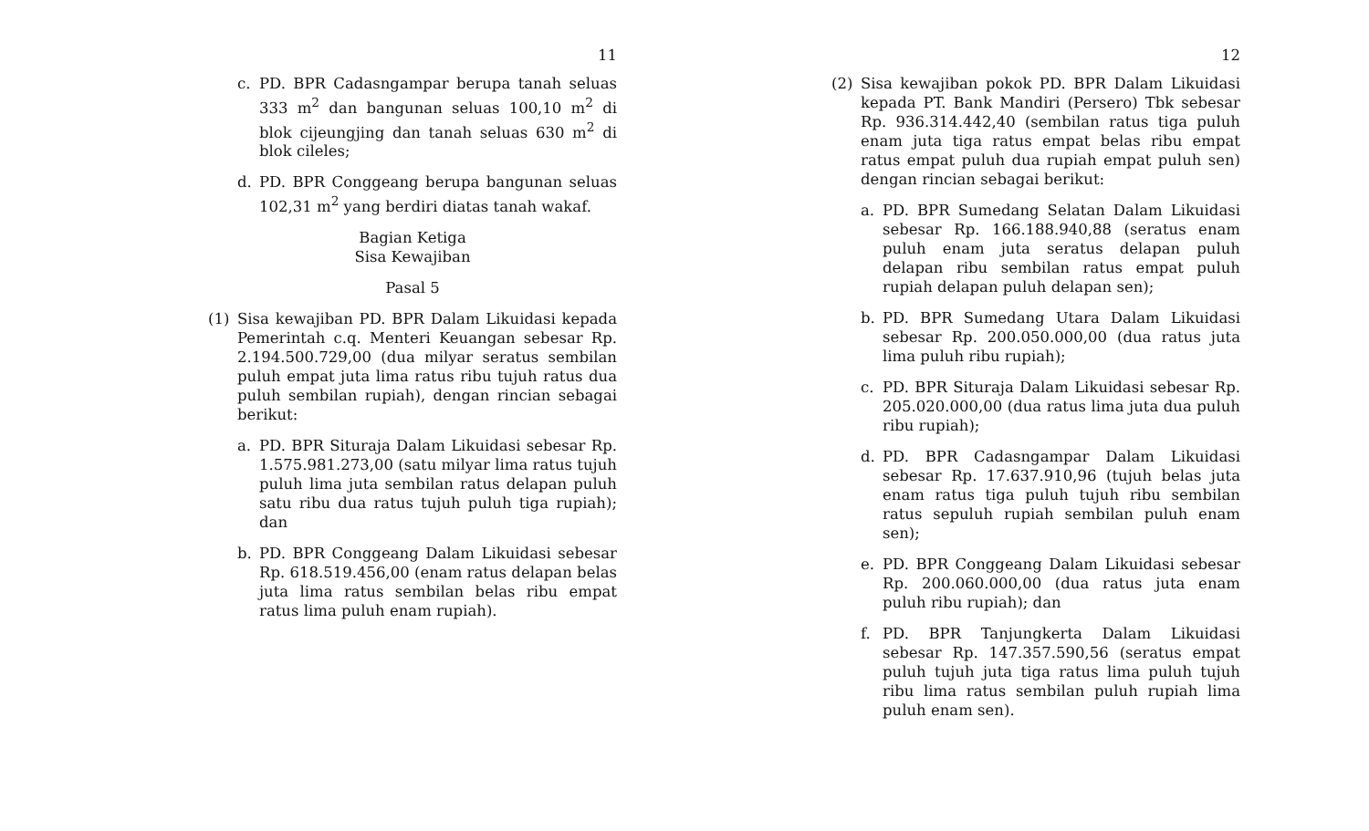11
c. PD. BPR Cadasngampar berupa tanah seluas 333 m<sup>2</sup> dan bangunan seluas 100,10 m<sup>2</sup> di blok cijeungjing dan tanah seluas 630 m<sup>2</sup> di blok cileles;
d. PD. BPR Conggeang berupa bangunan seluas 102,31 m<sup>2</sup> yang berdiri diatas tanah wakaf.
Bagian Ketiga
Sisa Kewajiban
Pasal 5
(1) Sisa kewajiban PD. BPR Dalam Likuidasi kepada Pemerintah c.q. Menteri Keuangan sebesar Rp. 2.194.500.729,00 (dua milyar seratus sembilan puluh empat juta lima ratus ribu tujuh ratus dua puluh sembilan rupiah), dengan rincian sebagai berikut:
a. PD. BPR Situraja Dalam Likuidasi sebesar Rp. 1.575.981.273,00 (satu milyar lima ratus tujuh puluh lima juta sembilan ratus delapan puluh satu ribu dua ratus tujuh puluh tiga rupiah); dan
b. PD. BPR Conggeang Dalam Likuidasi sebesar Rp. 618.519.456,00 (enam ratus delapan belas juta lima ratus sembilan belas ribu empat ratus lima puluh enam rupiah).
12
(2) Sisa kewajiban pokok PD. BPR Dalam Likuidasi kepada PT. Bank Mandiri (Persero) Tbk sebesar Rp. 936.314.442,40 (sembilan ratus tiga puluh enam juta tiga ratus empat belas ribu empat ratus empat puluh dua rupiah empat puluh sen) dengan rincian sebagai berikut:
a. PD. BPR Sumedang Selatan Dalam Likuidasi sebesar Rp. 166.188.940,88 (seratus enam puluh enam juta seratus delapan puluh delapan ribu sembilan ratus empat puluh rupiah delapan puluh delapan sen);
b. PD. BPR Sumedang Utara Dalam Likuidasi sebesar Rp. 200.050.000,00 (dua ratus juta lima puluh ribu rupiah);
c. PD. BPR Situraja Dalam Likuidasi sebesar Rp. 205.020.000,00 (dua ratus lima juta dua puluh ribu rupiah);
d. PD. BPR Cadasngampar Dalam Likuidasi sebesar Rp. 17.637.910,96 (tujuh belas juta enam ratus tiga puluh tujuh ribu sembilan ratus sepuluh rupiah sembilan puluh enam sen);
e. PD. BPR Conggeang Dalam Likuidasi sebesar Rp. 200.060.000,00 (dua ratus juta enam puluh ribu rupiah); dan
f. PD. BPR Tanjungkerta Dalam Likuidasi sebesar Rp. 147.357.590,56 (seratus empat puluh tujuh juta tiga ratus lima puluh tujuh ribu lima ratus sembilan puluh rupiah lima puluh enam sen).